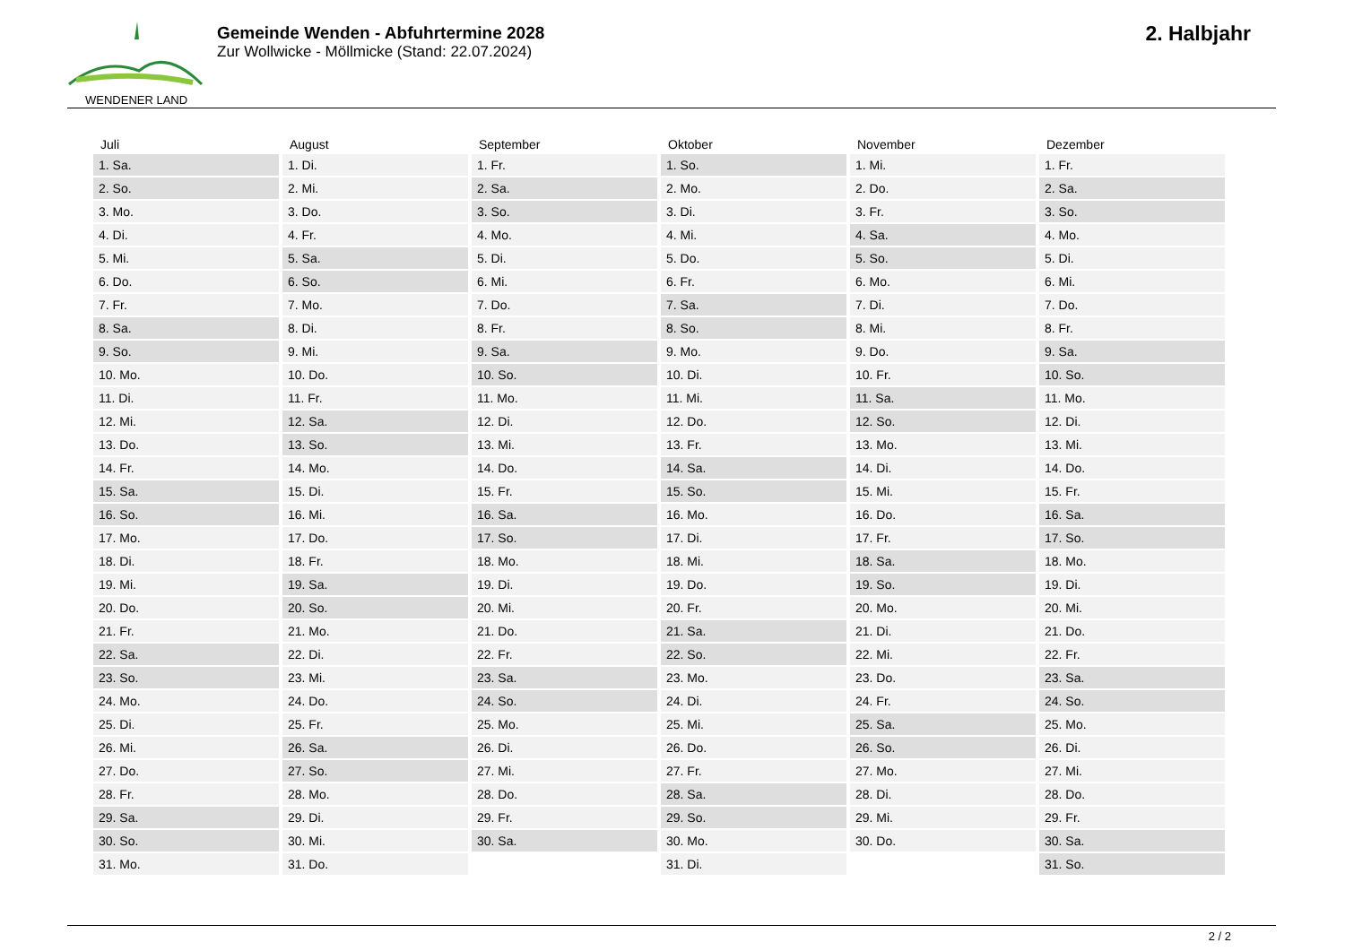WENDENER LAND
Gemeinde Wenden - Abfuhrtermine 2028
Zur Wollwicke - Möllmicke (Stand: 22.07.2024)
2. Halbjahr
| Juli | August | September | Oktober | November | Dezember |
| --- | --- | --- | --- | --- | --- |
| 1. Sa. | 1. Di. | 1. Fr. | 1. So. | 1. Mi. | 1. Fr. |
| 2. So. | 2. Mi. | 2. Sa. | 2. Mo. | 2. Do. | 2. Sa. |
| 3. Mo. | 3. Do. | 3. So. | 3. Di. | 3. Fr. | 3. So. |
| 4. Di. | 4. Fr. | 4. Mo. | 4. Mi. | 4. Sa. | 4. Mo. |
| 5. Mi. | 5. Sa. | 5. Di. | 5. Do. | 5. So. | 5. Di. |
| 6. Do. | 6. So. | 6. Mi. | 6. Fr. | 6. Mo. | 6. Mi. |
| 7. Fr. | 7. Mo. | 7. Do. | 7. Sa. | 7. Di. | 7. Do. |
| 8. Sa. | 8. Di. | 8. Fr. | 8. So. | 8. Mi. | 8. Fr. |
| 9. So. | 9. Mi. | 9. Sa. | 9. Mo. | 9. Do. | 9. Sa. |
| 10. Mo. | 10. Do. | 10. So. | 10. Di. | 10. Fr. | 10. So. |
| 11. Di. | 11. Fr. | 11. Mo. | 11. Mi. | 11. Sa. | 11. Mo. |
| 12. Mi. | 12. Sa. | 12. Di. | 12. Do. | 12. So. | 12. Di. |
| 13. Do. | 13. So. | 13. Mi. | 13. Fr. | 13. Mo. | 13. Mi. |
| 14. Fr. | 14. Mo. | 14. Do. | 14. Sa. | 14. Di. | 14. Do. |
| 15. Sa. | 15. Di. | 15. Fr. | 15. So. | 15. Mi. | 15. Fr. |
| 16. So. | 16. Mi. | 16. Sa. | 16. Mo. | 16. Do. | 16. Sa. |
| 17. Mo. | 17. Do. | 17. So. | 17. Di. | 17. Fr. | 17. So. |
| 18. Di. | 18. Fr. | 18. Mo. | 18. Mi. | 18. Sa. | 18. Mo. |
| 19. Mi. | 19. Sa. | 19. Di. | 19. Do. | 19. So. | 19. Di. |
| 20. Do. | 20. So. | 20. Mi. | 20. Fr. | 20. Mo. | 20. Mi. |
| 21. Fr. | 21. Mo. | 21. Do. | 21. Sa. | 21. Di. | 21. Do. |
| 22. Sa. | 22. Di. | 22. Fr. | 22. So. | 22. Mi. | 22. Fr. |
| 23. So. | 23. Mi. | 23. Sa. | 23. Mo. | 23. Do. | 23. Sa. |
| 24. Mo. | 24. Do. | 24. So. | 24. Di. | 24. Fr. | 24. So. |
| 25. Di. | 25. Fr. | 25. Mo. | 25. Mi. | 25. Sa. | 25. Mo. |
| 26. Mi. | 26. Sa. | 26. Di. | 26. Do. | 26. So. | 26. Di. |
| 27. Do. | 27. So. | 27. Mi. | 27. Fr. | 27. Mo. | 27. Mi. |
| 28. Fr. | 28. Mo. | 28. Do. | 28. Sa. | 28. Di. | 28. Do. |
| 29. Sa. | 29. Di. | 29. Fr. | 29. So. | 29. Mi. | 29. Fr. |
| 30. So. | 30. Mi. | 30. Sa. | 30. Mo. | 30. Do. | 30. Sa. |
| 31. Mo. | 31. Do. | | 31. Di. | | 31. So. |
2 / 2